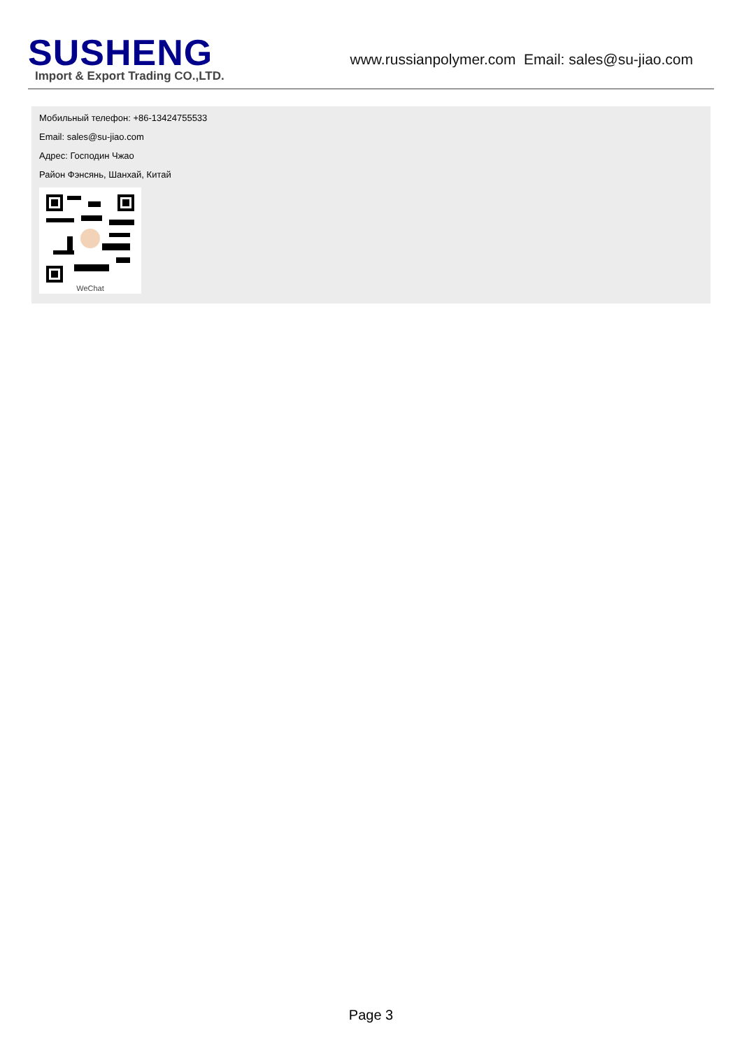SUSHENG
Import & Export Trading CO.,LTD.
www.russianpolymer.com Email: sales@su-jiao.com
Мобильный телефон: +86-13424755533
Email: sales@su-jiao.com
Адрес: Господин Чжао
Район Фэнсянь, Шанхай, Китай
WeChat
Page 3